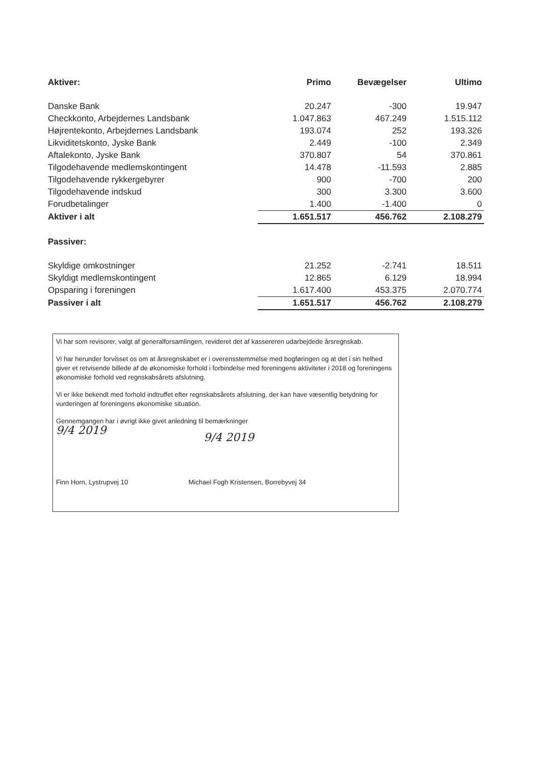| Aktiver: | Primo | Bevægelser | Ultimo |
| --- | --- | --- | --- |
| Danske Bank | 20.247 | -300 | 19.947 |
| Checkkonto, Arbejdernes Landsbank | 1.047.863 | 467.249 | 1.515.112 |
| Højrentekonto, Arbejdernes Landsbank | 193.074 | 252 | 193.326 |
| Likviditetskonto, Jyske Bank | 2.449 | -100 | 2.349 |
| Aftalekonto, Jyske Bank | 370.807 | 54 | 370.861 |
| Tilgodehavende medlemskontingent | 14.478 | -11.593 | 2.885 |
| Tilgodehavende rykkergebyrer | 900 | -700 | 200 |
| Tilgodehavende indskud | 300 | 3.300 | 3.600 |
| Forudbetalinger | 1.400 | -1.400 | 0 |
| Aktiver i alt | 1.651.517 | 456.762 | 2.108.279 |
| Passiver: | | | |
| Skyldige omkostninger | 21.252 | -2.741 | 18.511 |
| Skyldigt medlemskontingent | 12.865 | 6.129 | 18.994 |
| Opsparing i foreningen | 1.617.400 | 453.375 | 2.070.774 |
| Passiver i alt | 1.651.517 | 456.762 | 2.108.279 |
Vi har som revisorer, valgt af generalforsamlingen, revideret det af kassereren udarbejdede årsregnskab.
Vi har herunder forvisset os om at årsregnskabet er i overensstemmelse med bogføringen og at det i sin helhed giver et retvisende billede af de økonomiske forhold i forbindelse med foreningens aktiviteter i 2018 og foreningens økonomiske forhold ved regnskabsårets afslutning.
Vi er ikke bekendt med forhold indtruffet efter regnskabsårets afslutning, der kan have væsentlig betydning for vurderingen af foreningens økonomiske situation.
Gennemgangen har i øvrigt ikke givet anledning til bemærkninger
9/4 2019
9/4 2019
Finn Horn, Lystrupvej 10 Michael Fogh Kristensen, Borrebyvej 34